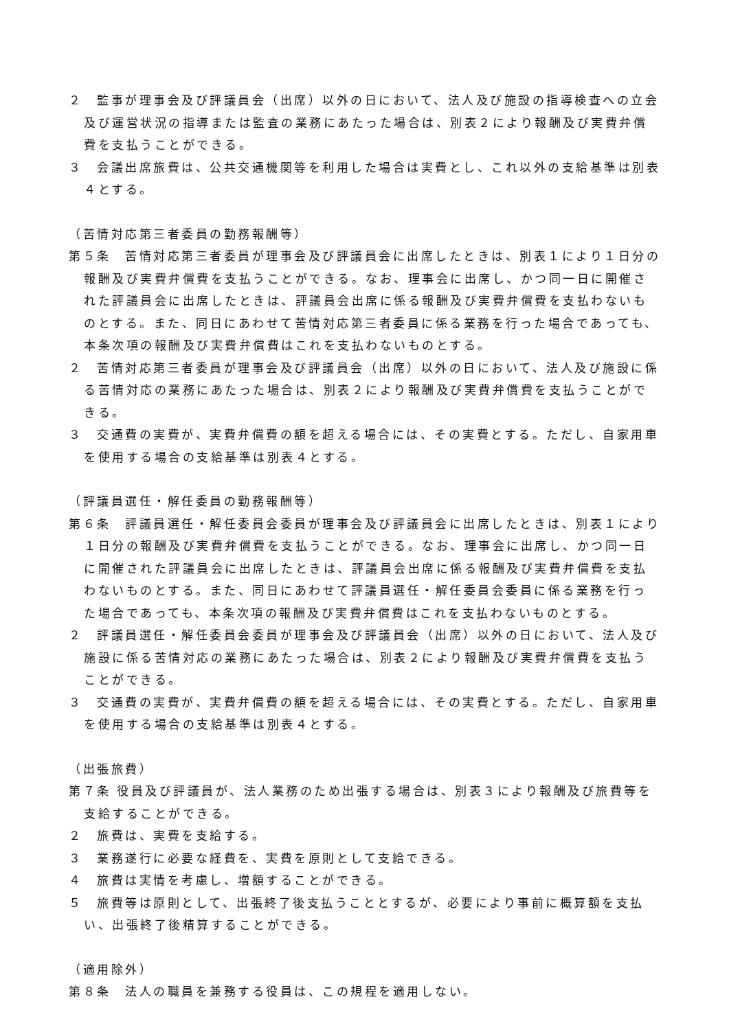２　監事が理事会及び評議員会（出席）以外の日において、法人及び施設の指導検査への立会及び運営状況の指導または監査の業務にあたった場合は、別表２により報酬及び実費弁償費を支払うことができる。
３　会議出席旅費は、公共交通機関等を利用した場合は実費とし、これ以外の支給基準は別表４とする。
（苦情対応第三者委員の勤務報酬等）
第５条　苦情対応第三者委員が理事会及び評議員会に出席したときは、別表１により１日分の報酬及び実費弁償費を支払うことができる。なお、理事会に出席し、かつ同一日に開催された評議員会に出席したときは、評議員会出席に係る報酬及び実費弁償費を支払わないものとする。また、同日にあわせて苦情対応第三者委員に係る業務を行った場合であっても、本条次項の報酬及び実費弁償費はこれを支払わないものとする。
２　苦情対応第三者委員が理事会及び評議員会（出席）以外の日において、法人及び施設に係る苦情対応の業務にあたった場合は、別表２により報酬及び実費弁償費を支払うことができる。
３　交通費の実費が、実費弁償費の額を超える場合には、その実費とする。ただし、自家用車を使用する場合の支給基準は別表４とする。
（評議員選任・解任委員の勤務報酬等）
第６条　評議員選任・解任委員会委員が理事会及び評議員会に出席したときは、別表１により１日分の報酬及び実費弁償費を支払うことができる。なお、理事会に出席し、かつ同一日に開催された評議員会に出席したときは、評議員会出席に係る報酬及び実費弁償費を支払わないものとする。また、同日にあわせて評議員選任・解任委員会委員に係る業務を行った場合であっても、本条次項の報酬及び実費弁償費はこれを支払わないものとする。
２　評議員選任・解任委員会委員が理事会及び評議員会（出席）以外の日において、法人及び施設に係る苦情対応の業務にあたった場合は、別表２により報酬及び実費弁償費を支払うことができる。
３　交通費の実費が、実費弁償費の額を超える場合には、その実費とする。ただし、自家用車を使用する場合の支給基準は別表４とする。
（出張旅費）
第７条 役員及び評議員が、法人業務のため出張する場合は、別表３により報酬及び旅費等を支給することができる。
２　旅費は、実費を支給する。
３　業務遂行に必要な経費を、実費を原則として支給できる。
４　旅費は実情を考慮し、増額することができる。
５　旅費等は原則として、出張終了後支払うこととするが、必要により事前に概算額を支払い、出張終了後精算することができる。
（適用除外）
第８条　法人の職員を兼務する役員は、この規程を適用しない。